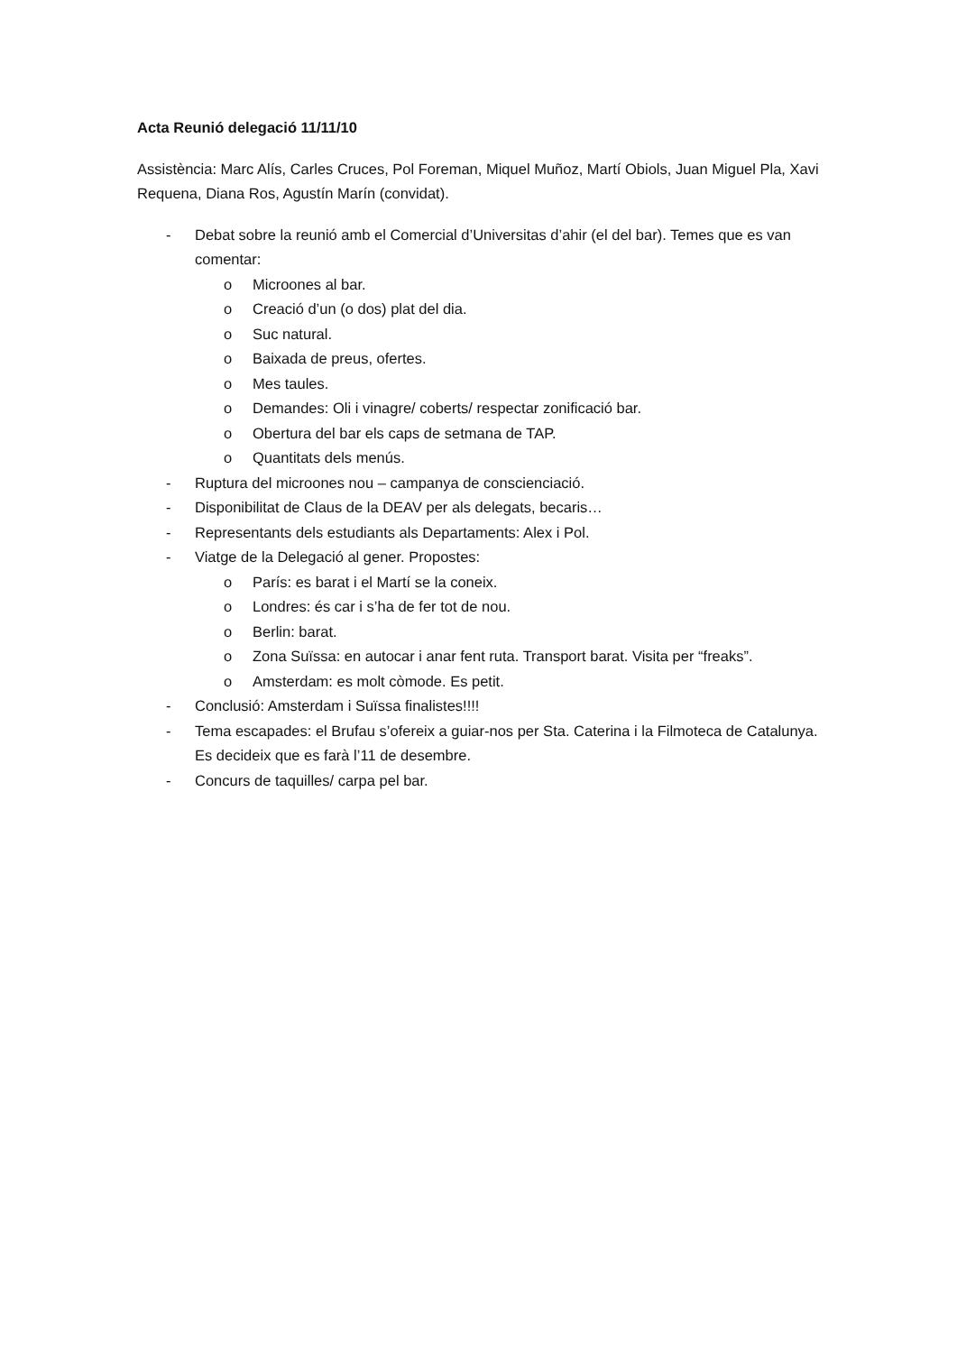Acta Reunió delegació 11/11/10
Assistència: Marc Alís, Carles Cruces, Pol Foreman, Miquel Muñoz, Martí Obiols, Juan Miguel Pla, Xavi Requena, Diana Ros, Agustín Marín (convidat).
- Debat sobre la reunió amb el Comercial d’Universitas d’ahir (el del bar). Temes que es van comentar:
o Microones al bar.
o Creació d’un (o dos) plat del dia.
o Suc natural.
o Baixada de preus, ofertes.
o Mes taules.
o Demandes: Oli i vinagre/ coberts/ respectar zonificació bar.
o Obertura del bar els caps de setmana de TAP.
o Quantitats dels menús.
- Ruptura del microones nou – campanya de conscienciació.
- Disponibilitat de Claus de la DEAV per als delegats, becaris…
- Representants dels estudiants als Departaments: Alex i Pol.
- Viatge de la Delegació al gener. Propostes:
o París: es barat i el Martí se la coneix.
o Londres: és car i s’ha de fer tot de nou.
o Berlin: barat.
o Zona Suïssa: en autocar i anar fent ruta. Transport barat. Visita per “freaks”.
o Amsterdam: es molt còmode. Es petit.
- Conclusió: Amsterdam i Suïssa finalistes!!!!
- Tema escapades: el Brufau s’ofereix a guiar-nos per Sta. Caterina i la Filmoteca de Catalunya. Es decideix que es farà l’11 de desembre.
- Concurs de taquilles/ carpa pel bar.